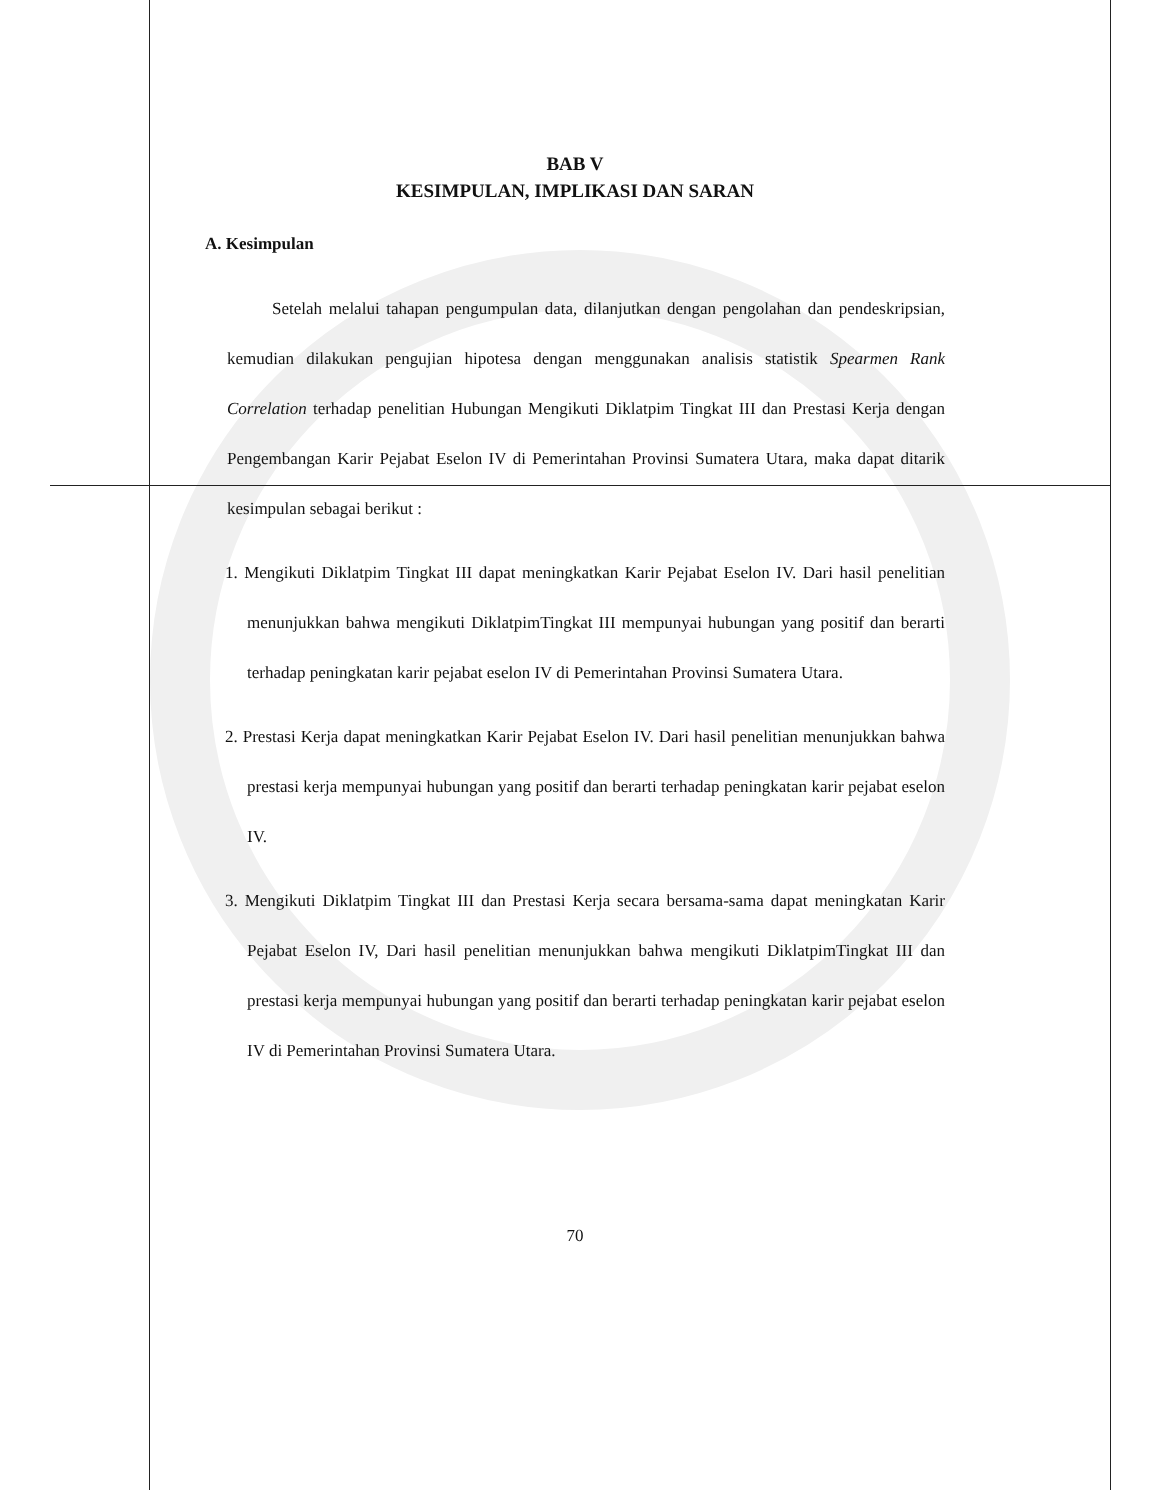BAB V
KESIMPULAN, IMPLIKASI DAN SARAN
A. Kesimpulan
Setelah melalui tahapan pengumpulan data, dilanjutkan dengan pengolahan dan pendeskripsian, kemudian dilakukan pengujian hipotesa dengan menggunakan analisis statistik Spearmen Rank Correlation terhadap penelitian Hubungan Mengikuti Diklatpim Tingkat III dan Prestasi Kerja dengan Pengembangan Karir Pejabat Eselon IV di Pemerintahan Provinsi Sumatera Utara, maka dapat ditarik kesimpulan sebagai berikut :
1. Mengikuti Diklatpim Tingkat III dapat meningkatkan Karir Pejabat Eselon IV. Dari hasil penelitian menunjukkan bahwa mengikuti DiklatpimTingkat III mempunyai hubungan yang positif dan berarti terhadap peningkatan karir pejabat eselon IV di Pemerintahan Provinsi Sumatera Utara.
2. Prestasi Kerja dapat meningkatkan Karir Pejabat Eselon IV. Dari hasil penelitian menunjukkan bahwa prestasi kerja mempunyai hubungan yang positif dan berarti terhadap peningkatan karir pejabat eselon IV.
3. Mengikuti Diklatpim Tingkat III dan Prestasi Kerja secara bersama-sama dapat meningkatan Karir Pejabat Eselon IV, Dari hasil penelitian menunjukkan bahwa mengikuti DiklatpimTingkat III dan prestasi kerja mempunyai hubungan yang positif dan berarti terhadap peningkatan karir pejabat eselon IV di Pemerintahan Provinsi Sumatera Utara.
70